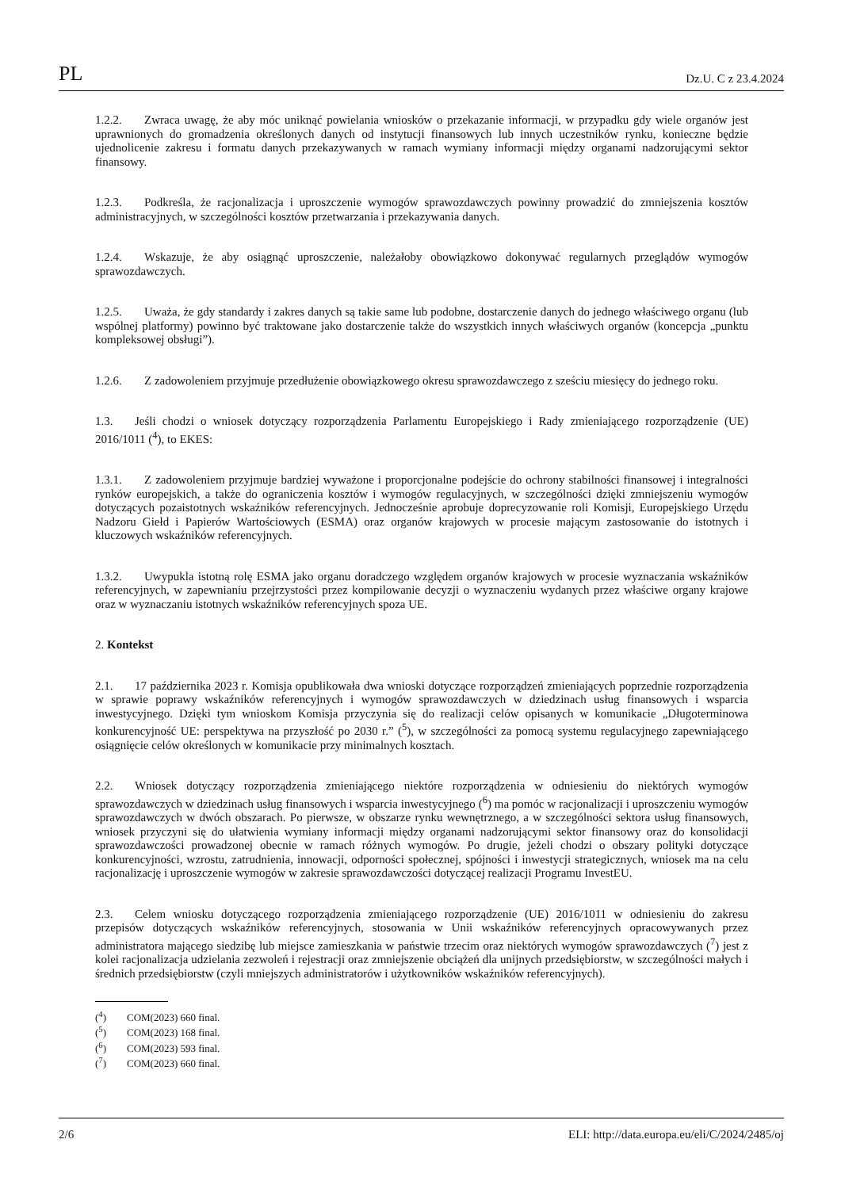PL Dz.U. C z 23.4.2024
1.2.2. Zwraca uwagę, że aby móc uniknąć powielania wniosków o przekazanie informacji, w przypadku gdy wiele organów jest uprawnionych do gromadzenia określonych danych od instytucji finansowych lub innych uczestników rynku, konieczne będzie ujednolicenie zakresu i formatu danych przekazywanych w ramach wymiany informacji między organami nadzorującymi sektor finansowy.
1.2.3. Podkreśla, że racjonalizacja i uproszczenie wymogów sprawozdawczych powinny prowadzić do zmniejszenia kosztów administracyjnych, w szczególności kosztów przetwarzania i przekazywania danych.
1.2.4. Wskazuje, że aby osiągnąć uproszczenie, należałoby obowiązkowo dokonywać regularnych przeglądów wymogów sprawozdawczych.
1.2.5. Uważa, że gdy standardy i zakres danych są takie same lub podobne, dostarczenie danych do jednego właściwego organu (lub wspólnej platformy) powinno być traktowane jako dostarczenie także do wszystkich innych właściwych organów (koncepcja „punktu kompleksowej obsługi”).
1.2.6. Z zadowoleniem przyjmuje przedłużenie obowiązkowego okresu sprawozdawczego z sześciu miesięcy do jednego roku.
1.3. Jeśli chodzi o wniosek dotyczący rozporządzenia Parlamentu Europejskiego i Rady zmieniającego rozporządzenie (UE) 2016/1011 (<sup>4</sup>), to EKES:
1.3.1. Z zadowoleniem przyjmuje bardziej wyważone i proporcjonalne podejście do ochrony stabilności finansowej i integralności rynków europejskich, a także do ograniczenia kosztów i wymogów regulacyjnych, w szczególności dzięki zmniejszeniu wymogów dotyczących pozaistotnych wskaźników referencyjnych. Jednocześnie aprobuje doprecyzowanie roli Komisji, Europejskiego Urzędu Nadzoru Giełd i Papierów Wartościowych (ESMA) oraz organów krajowych w procesie mającym zastosowanie do istotnych i kluczowych wskaźników referencyjnych.
1.3.2. Uwypukla istotną rolę ESMA jako organu doradczego względem organów krajowych w procesie wyznaczania wskaźników referencyjnych, w zapewnianiu przejrzystości przez kompilowanie decyzji o wyznaczeniu wydanych przez właściwe organy krajowe oraz w wyznaczaniu istotnych wskaźników referencyjnych spoza UE.
2. Kontekst
2.1. 17 października 2023 r. Komisja opublikowała dwa wnioski dotyczące rozporządzeń zmieniających poprzednie rozporządzenia w sprawie poprawy wskaźników referencyjnych i wymogów sprawozdawczych w dziedzinach usług finansowych i wsparcia inwestycyjnego. Dzięki tym wnioskom Komisja przyczynia się do realizacji celów opisanych w komunikacie „Długoterminowa konkurencyjność UE: perspektywa na przyszłość po 2030 r.” (<sup>5</sup>), w szczególności za pomocą systemu regulacyjnego zapewniającego osiągnięcie celów określonych w komunikacie przy minimalnych kosztach.
2.2. Wniosek dotyczący rozporządzenia zmieniającego niektóre rozporządzenia w odniesieniu do niektórych wymogów sprawozdawczych w dziedzinach usług finansowych i wsparcia inwestycyjnego (<sup>6</sup>) ma pomóc w racjonalizacji i uproszczeniu wymogów sprawozdawczych w dwóch obszarach. Po pierwsze, w obszarze rynku wewnętrznego, a w szczególności sektora usług finansowych, wniosek przyczyni się do ułatwienia wymiany informacji między organami nadzorującymi sektor finansowy oraz do konsolidacji sprawozdawczości prowadzonej obecnie w ramach różnych wymogów. Po drugie, jeżeli chodzi o obszary polityki dotyczące konkurencyjności, wzrostu, zatrudnienia, innowacji, odporności społecznej, spójności i inwestycji strategicznych, wniosek ma na celu racjonalizację i uproszczenie wymogów w zakresie sprawozdawczości dotyczącej realizacji Programu InvestEU.
2.3. Celem wniosku dotyczącego rozporządzenia zmieniającego rozporządzenie (UE) 2016/1011 w odniesieniu do zakresu przepisów dotyczących wskaźników referencyjnych, stosowania w Unii wskaźników referencyjnych opracowywanych przez administratora mającego siedzibę lub miejsce zamieszkania w państwie trzecim oraz niektórych wymogów sprawozdawczych (<sup>7</sup>) jest z kolei racjonalizacja udzielania zezwoleń i rejestracji oraz zmniejszenie obciążeń dla unijnych przedsiębiorstw, w szczególności małych i średnich przedsiębiorstw (czyli mniejszych administratorów i użytkowników wskaźników referencyjnych).
(<sup>4</sup>) COM(2023) 660 final.
(<sup>5</sup>) COM(2023) 168 final.
(<sup>6</sup>) COM(2023) 593 final.
(<sup>7</sup>) COM(2023) 660 final.
2/6 ELI: http://data.europa.eu/eli/C/2024/2485/oj